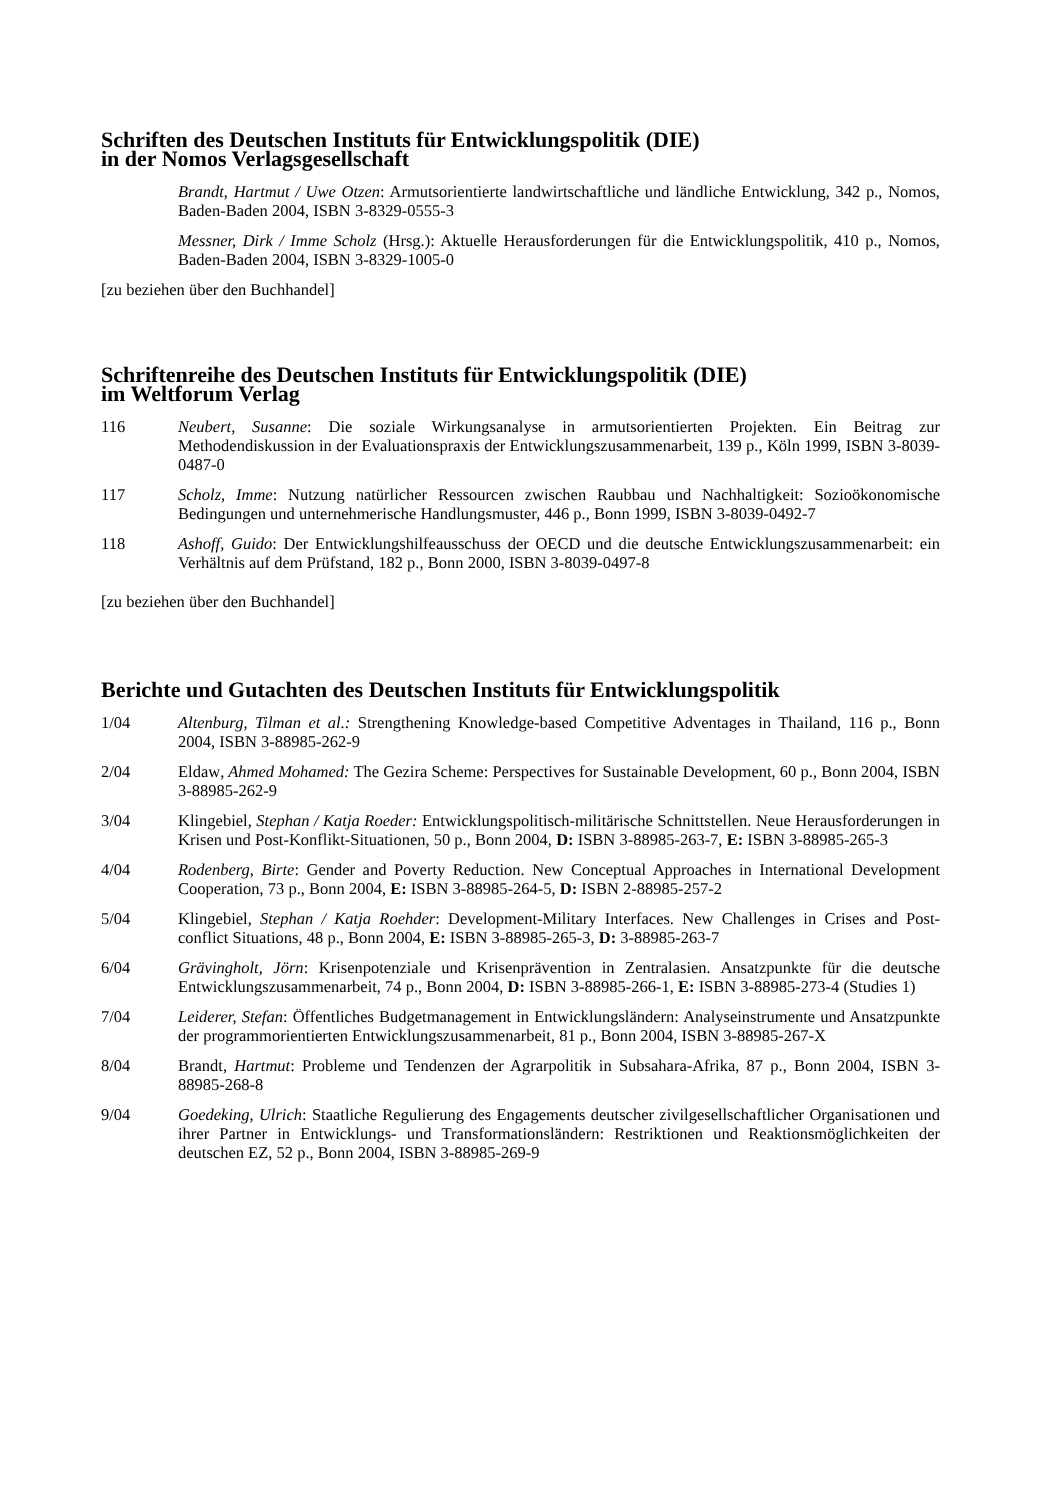Schriften des Deutschen Instituts für Entwicklungspolitik (DIE)
in der Nomos Verlagsgesellschaft
Brandt, Hartmut / Uwe Otzen: Armutsorientierte landwirtschaftliche und ländliche Entwicklung, 342 p., Nomos, Baden-Baden 2004, ISBN 3-8329-0555-3
Messner, Dirk / Imme Scholz (Hrsg.): Aktuelle Herausforderungen für die Entwicklungspolitik, 410 p., Nomos, Baden-Baden 2004, ISBN 3-8329-1005-0
[zu beziehen über den Buchhandel]
Schriftenreihe des Deutschen Instituts für Entwicklungspolitik (DIE)
im Weltforum Verlag
116 Neubert, Susanne: Die soziale Wirkungsanalyse in armutsorientierten Projekten. Ein Beitrag zur Methodendiskussion in der Evaluationspraxis der Entwicklungszusammenarbeit, 139 p., Köln 1999, ISBN 3-8039-0487-0
117 Scholz, Imme: Nutzung natürlicher Ressourcen zwischen Raubbau und Nachhaltigkeit: Sozioökonomische Bedingungen und unternehmerische Handlungsmuster, 446 p., Bonn 1999, ISBN 3-8039-0492-7
118 Ashoff, Guido: Der Entwicklungshilfeausschuss der OECD und die deutsche Entwicklungszusammenarbeit: ein Verhältnis auf dem Prüfstand, 182 p., Bonn 2000, ISBN 3-8039-0497-8
[zu beziehen über den Buchhandel]
Berichte und Gutachten des Deutschen Instituts für Entwicklungspolitik
1/04 Altenburg, Tilman et al.: Strengthening Knowledge-based Competitive Adventages in Thailand, 116 p., Bonn 2004, ISBN 3-88985-262-9
2/04 Eldaw, Ahmed Mohamed: The Gezira Scheme: Perspectives for Sustainable Development, 60 p., Bonn 2004, ISBN 3-88985-262-9
3/04 Klingebiel, Stephan / Katja Roeder: Entwicklungspolitisch-militärische Schnittstellen. Neue Herausforderungen in Krisen und Post-Konflikt-Situationen, 50 p., Bonn 2004, D: ISBN 3-88985-263-7, E: ISBN 3-88985-265-3
4/04 Rodenberg, Birte: Gender and Poverty Reduction. New Conceptual Approaches in International Development Cooperation, 73 p., Bonn 2004, E: ISBN 3-88985-264-5, D: ISBN 2-88985-257-2
5/04 Klingebiel, Stephan / Katja Roehder: Development-Military Interfaces. New Challenges in Crises and Post-conflict Situations, 48 p., Bonn 2004, E: ISBN 3-88985-265-3, D: 3-88985-263-7
6/04 Grävingholt, Jörn: Krisenpotenziale und Krisenprävention in Zentralasien. Ansatzpunkte für die deutsche Entwicklungszusammenarbeit, 74 p., Bonn 2004, D: ISBN 3-88985-266-1, E: ISBN 3-88985-273-4 (Studies 1)
7/04 Leiderer, Stefan: Öffentliches Budgetmanagement in Entwicklungsländern: Analyseinstrumente und Ansatzpunkte der programmorientierten Entwicklungszusammenarbeit, 81 p., Bonn 2004, ISBN 3-88985-267-X
8/04 Brandt, Hartmut: Probleme und Tendenzen der Agrarpolitik in Subsahara-Afrika, 87 p., Bonn 2004, ISBN 3-88985-268-8
9/04 Goedeking, Ulrich: Staatliche Regulierung des Engagements deutscher zivilgesellschaftlicher Organisationen und ihrer Partner in Entwicklungs- und Transformationsländern: Restriktionen und Reaktionsmöglichkeiten der deutschen EZ, 52 p., Bonn 2004, ISBN 3-88985-269-9